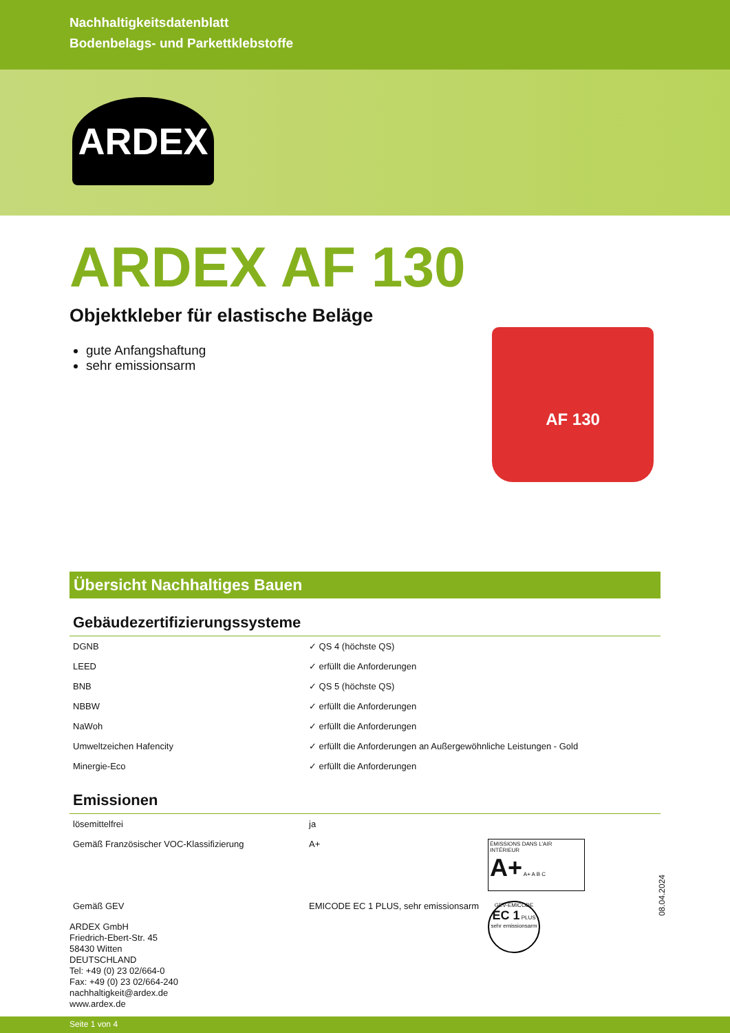Nachhaltigkeitsdatenblatt
Bodenbelags- und Parkettklebstoffe
ARDEX
AF 130
ARDEX AF 130
Objektkleber für elastische Beläge
gute Anfangshaftung
sehr emissionsarm
Übersicht Nachhaltiges Bauen
Gebäudezertifizierungssysteme
| DGNB | ✓ QS 4 (höchste QS) |
| LEED | ✓ erfüllt die Anforderungen |
| BNB | ✓ QS 5 (höchste QS) |
| NBBW | ✓ erfüllt die Anforderungen |
| NaWoh | ✓ erfüllt die Anforderungen |
| Umweltzeichen Hafencity | ✓ erfüllt die Anforderungen an Außergewöhnliche Leistungen - Gold |
| Minergie-Eco | ✓ erfüllt die Anforderungen |
Emissionen
| lösemittelfrei | ja | |
| Gemäß Französischer VOC-Klassifizierung | A+ | ÉMISSIONS DANS L'AIR INTÉRIEUR A+ A+ A B C |
| Gemäß GEV | EMICODE EC 1 PLUS, sehr emissionsarm | GEV-EMICODE EC 1 PLUS sehr emissionsarm |
08.04.2024
ARDEX GmbH
Friedrich-Ebert-Str. 45
58430 Witten
DEUTSCHLAND
Tel: +49 (0) 23 02/664-0
Fax: +49 (0) 23 02/664-240
nachhaltigkeit@ardex.de
www.ardex.de
Seite 1 von 4